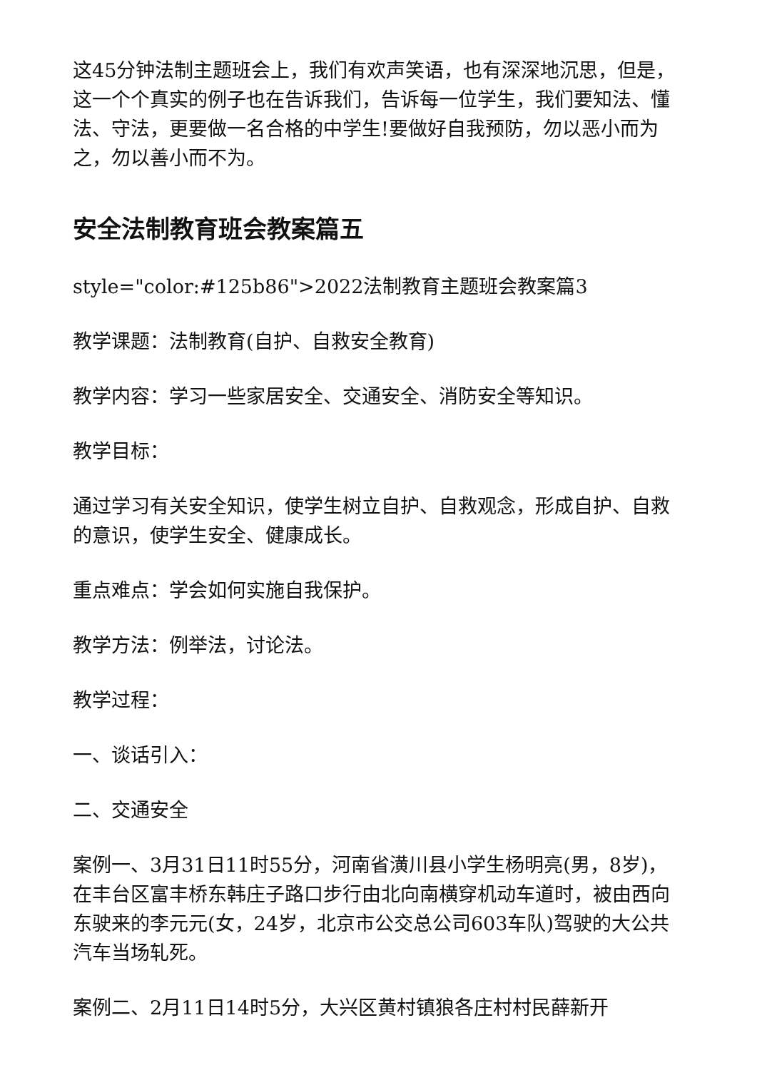这45分钟法制主题班会上，我们有欢声笑语，也有深深地沉思，但是，这一个个真实的例子也在告诉我们，告诉每一位学生，我们要知法、懂法、守法，更要做一名合格的中学生!要做好自我预防，勿以恶小而为之，勿以善小而不为。
安全法制教育班会教案篇五
style="color:#125b86">2022法制教育主题班会教案篇3
教学课题：法制教育(自护、自救安全教育)
教学内容：学习一些家居安全、交通安全、消防安全等知识。
教学目标：
通过学习有关安全知识，使学生树立自护、自救观念，形成自护、自救的意识，使学生安全、健康成长。
重点难点：学会如何实施自我保护。
教学方法：例举法，讨论法。
教学过程：
一、谈话引入：
二、交通安全
案例一、3月31日11时55分，河南省潢川县小学生杨明亮(男，8岁)，在丰台区富丰桥东韩庄子路口步行由北向南横穿机动车道时，被由西向东驶来的李元元(女，24岁，北京市公交总公司603车队)驾驶的大公共汽车当场轧死。
案例二、2月11日14时5分，大兴区黄村镇狼各庄村村民薛新开